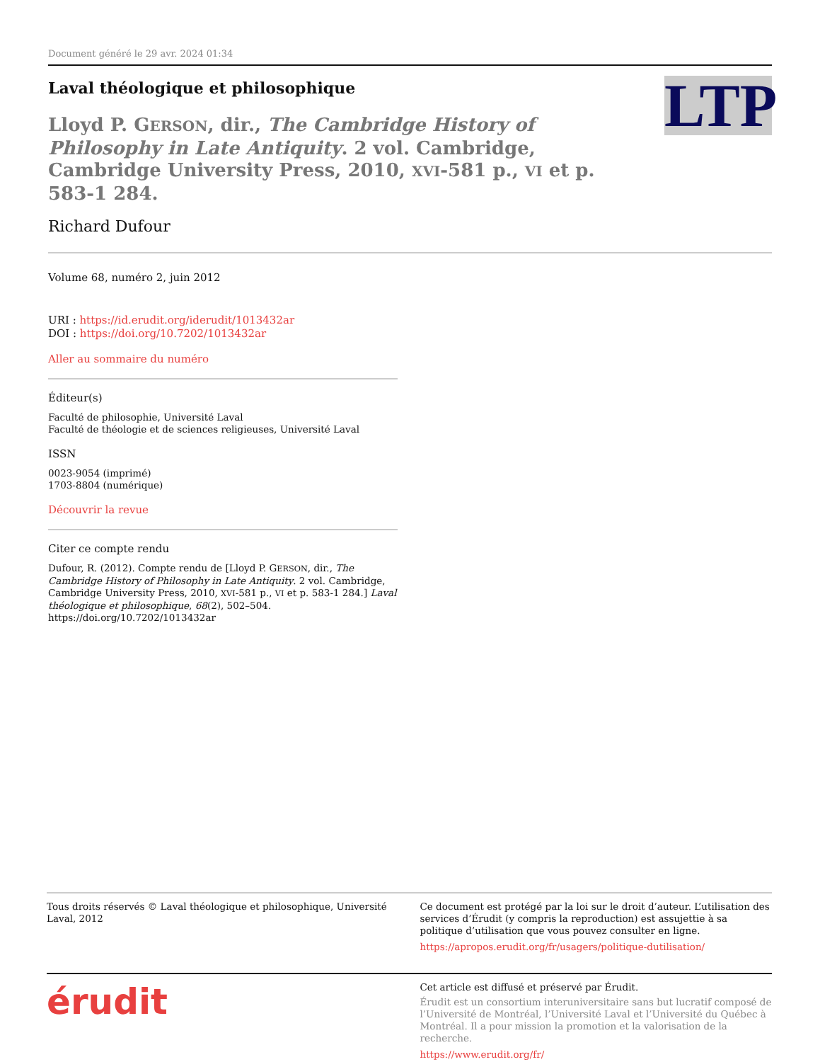Document généré le 29 avr. 2024 01:34
Laval théologique et philosophique
LTP
Lloyd P. GERSON, dir., The Cambridge History of Philosophy in Late Antiquity. 2 vol. Cambridge, Cambridge University Press, 2010, XVI-581 p., VI et p. 583-1 284.
Richard Dufour
Volume 68, numéro 2, juin 2012
URI : https://id.erudit.org/iderudit/1013432ar
DOI : https://doi.org/10.7202/1013432ar
Aller au sommaire du numéro
Éditeur(s)
Faculté de philosophie, Université Laval
Faculté de théologie et de sciences religieuses, Université Laval
ISSN
0023-9054 (imprimé)
1703-8804 (numérique)
Découvrir la revue
Citer ce compte rendu
Dufour, R. (2012). Compte rendu de [Lloyd P. GERSON, dir., The Cambridge History of Philosophy in Late Antiquity. 2 vol. Cambridge, Cambridge University Press, 2010, XVI-581 p., VI et p. 583-1 284.] Laval théologique et philosophique, 68(2), 502–504. https://doi.org/10.7202/1013432ar
Tous droits réservés © Laval théologique et philosophique, Université Laval, 2012
Ce document est protégé par la loi sur le droit d’auteur. L’utilisation des services d’Érudit (y compris la reproduction) est assujettie à sa politique d’utilisation que vous pouvez consulter en ligne.
https://apropos.erudit.org/fr/usagers/politique-dutilisation/
érudit
Cet article est diffusé et préservé par Érudit.
Érudit est un consortium interuniversitaire sans but lucratif composé de l’Université de Montréal, l’Université Laval et l’Université du Québec à Montréal. Il a pour mission la promotion et la valorisation de la recherche.
https://www.erudit.org/fr/